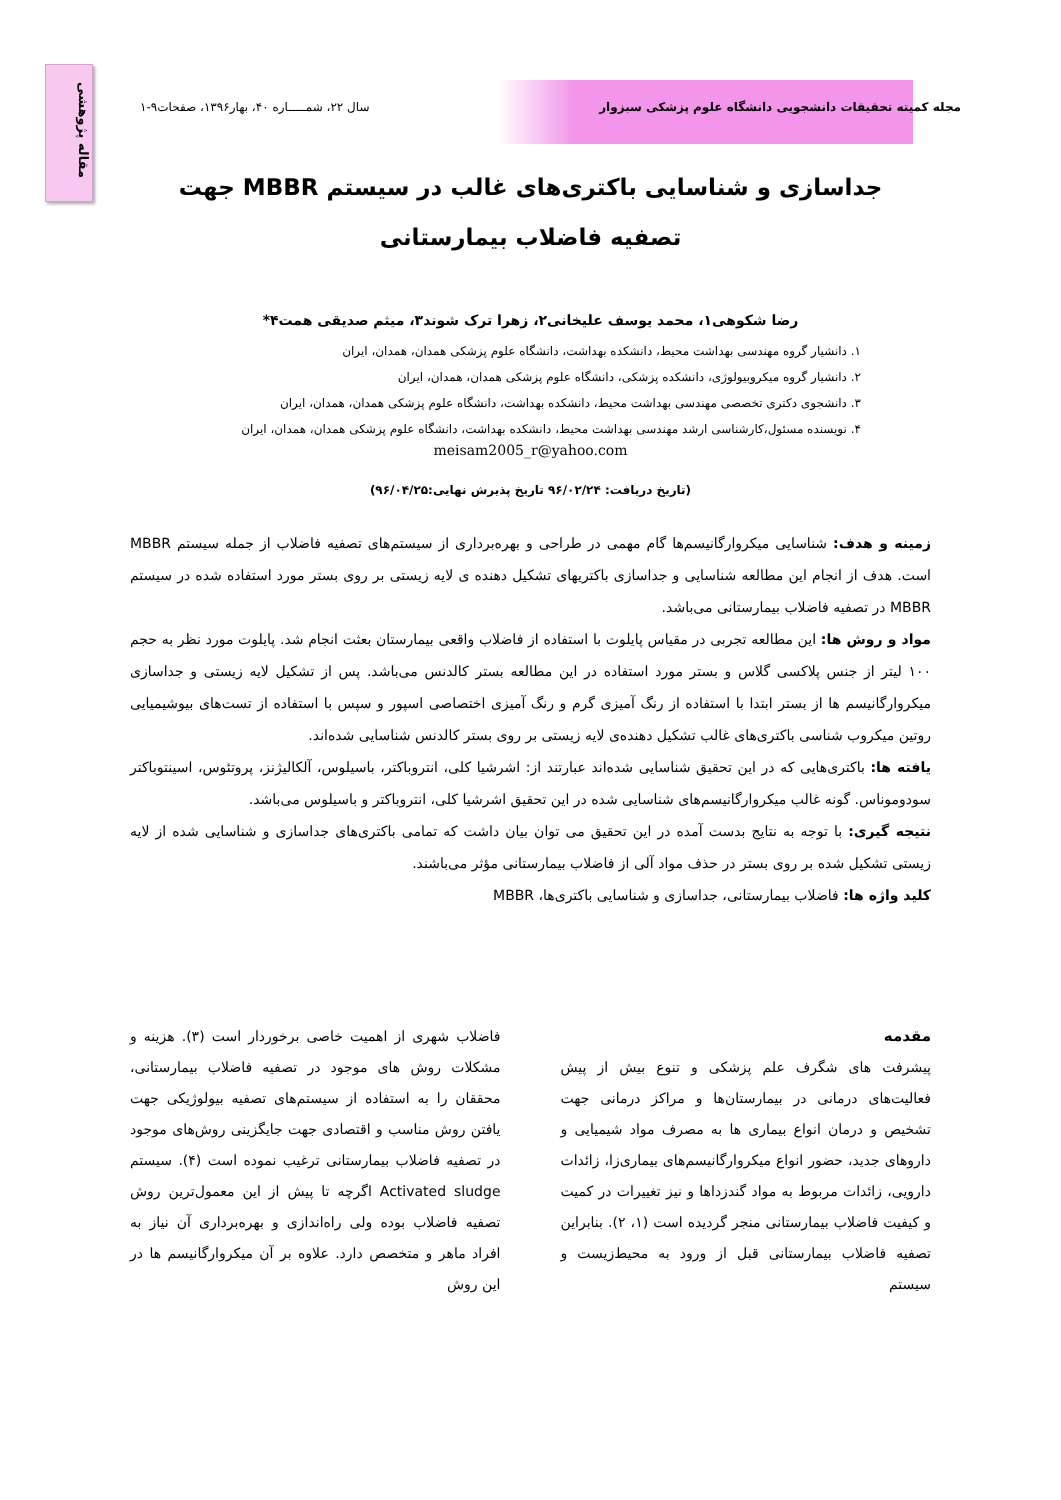مقاله پژوهشی
مجله کمیته تحقیقات دانشجویی دانشگاه علوم پزشکی سبزوار سال ۲۲، شمـــــاره ۴۰، بهار۱۳۹۶، صفحات۹-۱
جداسازی و شناسایی باکتری‌های غالب در سیستم MBBR جهت تصفیه فاضلاب بیمارستانی
رضا شکوهی۱، محمد یوسف علیخانی۲، زهرا ترک شوند۳، میثم صدیقی همت۴*
۱. دانشیار گروه مهندسی بهداشت محیط، دانشکده بهداشت، دانشگاه علوم پزشکی همدان، همدان، ایران
۲. دانشیار گروه میکروبیولوژی، دانشکده پزشکی، دانشگاه علوم پزشکی همدان، همدان، ایران
۳. دانشجوی دکتری تخصصی مهندسی بهداشت محیط، دانشکده بهداشت، دانشگاه علوم پزشکی همدان، همدان، ایران
۴. نویسنده مسئول،کارشناسی ارشد مهندسی بهداشت محیط، دانشکده بهداشت، دانشگاه علوم پزشکی همدان، همدان، ایران
meisam2005_r@yahoo.com
(تاریخ دریافت: ۹۶/۰۲/۲۴ تاریخ پذیرش نهایی:۹۶/۰۴/۲۵)
زمینه و هدف: شناسایی میکروارگانیسم‌ها گام مهمی در طراحی و بهره‌برداری از سیستم‌های تصفیه فاضلاب از جمله سیستم MBBR است. هدف از انجام این مطالعه شناسایی و جداسازی باکتریهای تشکیل دهنده ی لایه زیستی بر روی بستر مورد استفاده شده در سیستم MBBR در تصفیه فاضلاب بیمارستانی می‌باشد.
مواد و روش ها: این مطالعه تجربی در مقیاس پایلوت با استفاده از فاضلاب واقعی بیمارستان بعثت انجام شد. پایلوت مورد نظر به حجم ۱۰۰ لیتر از جنس پلاکسی گلاس و بستر مورد استفاده در این مطالعه بستر کالدنس می‌باشد. پس از تشکیل لایه زیستی و جداسازی میکروارگانیسم ها از بستر ابتدا با استفاده از رنگ آمیزی گرم و رنگ آمیزی اختصاصی اسپور و سپس با استفاده از تست‌های بیوشیمیایی روتین میکروب شناسی باکتری‌های غالب تشکیل دهنده‌ی لایه زیستی بر روی بستر کالدنس شناسایی شده‌اند.
یافته ها: باکتری‌هایی که در این تحقیق شناسایی شده‌اند عبارتند از: اشرشیا کلی، انتروباکتر، باسیلوس، آلکالیژنز، پروتئوس، اسینتوباکتر سودوموناس. گونه غالب میکروارگانیسم‌های شناسایی شده در این تحقیق اشرشیا کلی، انتروباکتر و باسیلوس می‌باشد.
نتیجه گیری: با توجه به نتایج بدست آمده در این تحقیق می توان بیان داشت که تمامی باکتری‌های جداسازی و شناسایی شده از لایه زیستی تشکیل شده بر روی بستر در حذف مواد آلی از فاضلاب بیمارستانی مؤثر می‌باشند.
کلید واژه ها: فاضلاب بیمارستانی، جداسازی و شناسایی باکتری‌ها، MBBR
مقدمه
پیشرفت های شگرف علم پزشکی و تنوع بیش از پیش فعالیت‌های درمانی در بیمارستان‌ها و مراکز درمانی جهت تشخیص و درمان انواع بیماری ها به مصرف مواد شیمیایی و داروهای جدید، حضور انواع میکروارگانیسم‌های بیماری‌زا، زائدات دارویی، زائدات مربوط به مواد گندزداها و نیز تغییرات در کمیت و کیفیت فاضلاب بیمارستانی منجر گردیده است (۱، ۲). بنابراین تصفیه فاضلاب بیمارستانی قبل از ورود به محیط‌زیست و سیستم
فاضلاب شهری از اهمیت خاصی برخوردار است (۳). هزینه و مشکلات روش های موجود در تصفیه فاضلاب بیمارستانی، محققان را به استفاده از سیستم‌های تصفیه بیولوژیکی جهت یافتن روش مناسب و اقتصادی جهت جایگزینی روش‌های موجود در تصفیه فاضلاب بیمارستانی ترغیب نموده است (۴). سیستم Activated sludge اگرچه تا پیش از این معمول‌ترین روش تصفیه فاضلاب بوده ولی راه‌اندازی و بهره‌برداری آن نیاز به افراد ماهر و متخصص دارد. علاوه بر آن میکروارگانیسم ها در این روش